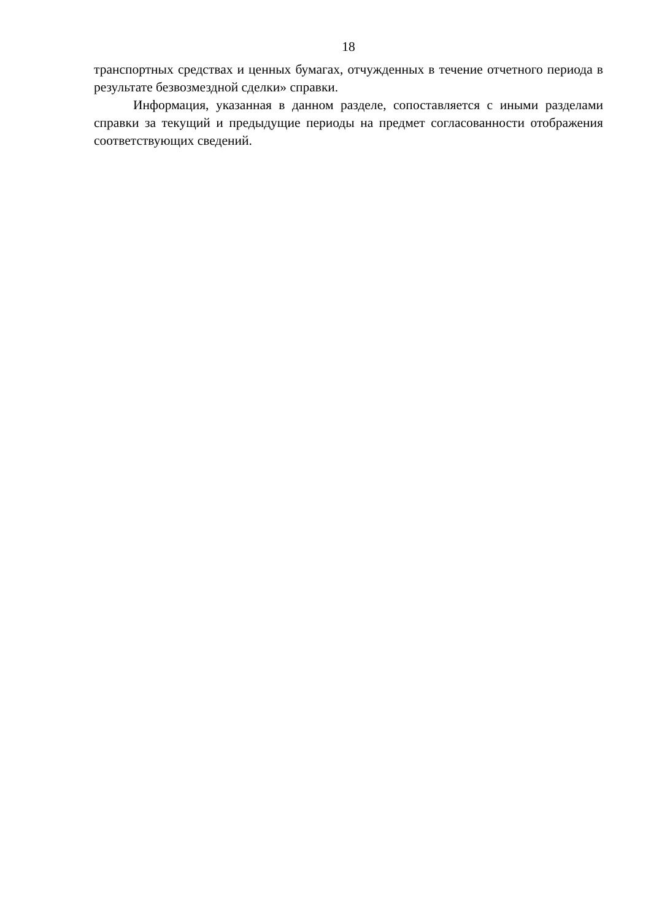18
транспортных средствах и ценных бумагах, отчужденных в течение отчетного периода в результате безвозмездной сделки» справки.
Информация, указанная в данном разделе, сопоставляется с иными разделами справки за текущий и предыдущие периоды на предмет согласованности отображения соответствующих сведений.